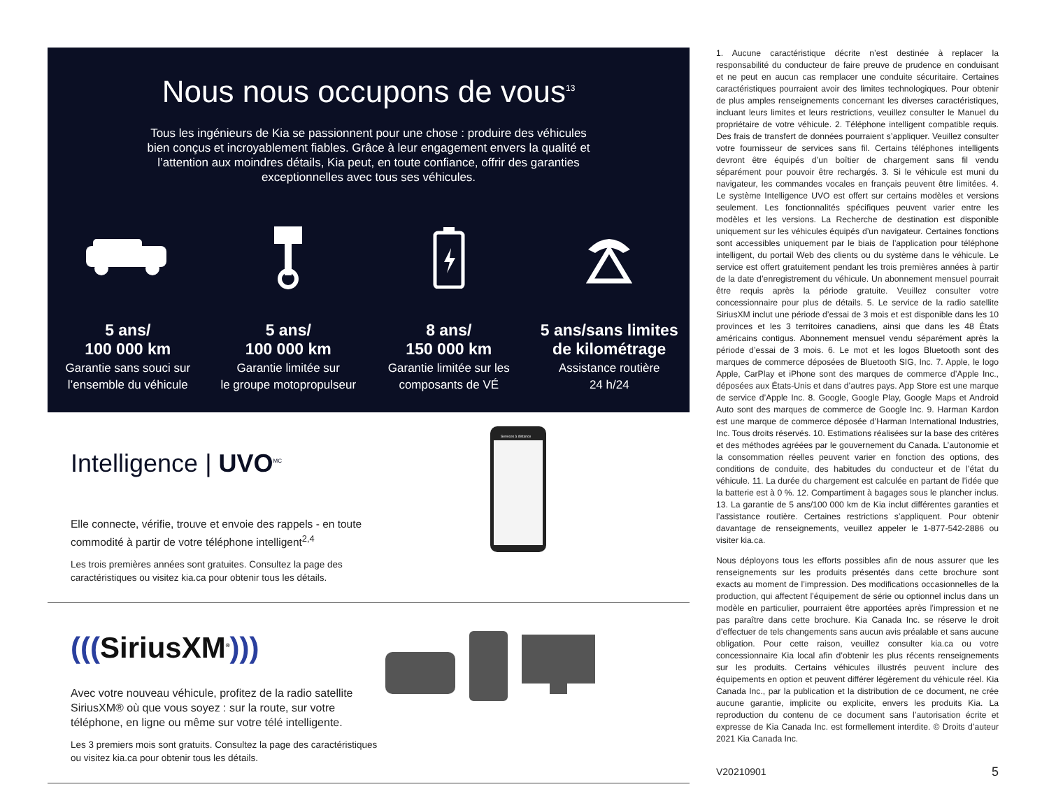Nous nous occupons de vous<sup>13</sup>
Tous les ingénieurs de Kia se passionnent pour une chose : produire des véhicules bien conçus et incroyablement fiables. Grâce à leur engagement envers la qualité et l’attention aux moindres détails, Kia peut, en toute confiance, offrir des garanties exceptionnelles avec tous ses véhicules.
5 ans/
100 000 km
Garantie sans souci sur
l’ensemble du véhicule
5 ans/
100 000 km
Garantie limitée sur
le groupe motopropulseur
8 ans/
150 000 km
Garantie limitée sur les
composants de VÉ
5 ans/sans limites
de kilométrage
Assistance routière
24 h/24
Intelligence | UVO<sup>MC</sup>
Elle connecte, vérifie, trouve et envoie des rappels - en toute commodité à partir de votre téléphone intelligent<sup>2,4</sup>
Les trois premières années sont gratuites. Consultez la page des caractéristiques ou visitez kia.ca pour obtenir tous les détails.
Services à distance
(((SiriusXM<sup>®</sup>)))
Avec votre nouveau véhicule, profitez de la radio satellite SiriusXM® où que vous soyez : sur la route, sur votre téléphone, en ligne ou même sur votre télé intelligente.
Les 3 premiers mois sont gratuits. Consultez la page des caractéristiques ou visitez kia.ca pour obtenir tous les détails.
1. Aucune caractéristique décrite n’est destinée à replacer la responsabilité du conducteur de faire preuve de prudence en conduisant et ne peut en aucun cas remplacer une conduite sécuritaire. Certaines caractéristiques pourraient avoir des limites technologiques. Pour obtenir de plus amples renseignements concernant les diverses caractéristiques, incluant leurs limites et leurs restrictions, veuillez consulter le Manuel du propriétaire de votre véhicule. 2. Téléphone intelligent compatible requis. Des frais de transfert de données pourraient s’appliquer. Veuillez consulter votre fournisseur de services sans fil. Certains téléphones intelligents devront être équipés d’un boîtier de chargement sans fil vendu séparément pour pouvoir être rechargés. 3. Si le véhicule est muni du navigateur, les commandes vocales en français peuvent être limitées. 4. Le système Intelligence UVO est offert sur certains modèles et versions seulement. Les fonctionnalités spécifiques peuvent varier entre les modèles et les versions. La Recherche de destination est disponible uniquement sur les véhicules équipés d’un navigateur. Certaines fonctions sont accessibles uniquement par le biais de l’application pour téléphone intelligent, du portail Web des clients ou du système dans le véhicule. Le service est offert gratuitement pendant les trois premières années à partir de la date d’enregistrement du véhicule. Un abonnement mensuel pourrait être requis après la période gratuite. Veuillez consulter votre concessionnaire pour plus de détails. 5. Le service de la radio satellite SiriusXM inclut une période d’essai de 3 mois et est disponible dans les 10 provinces et les 3 territoires canadiens, ainsi que dans les 48 États américains contigus. Abonnement mensuel vendu séparément après la période d’essai de 3 mois. 6. Le mot et les logos Bluetooth sont des marques de commerce déposées de Bluetooth SIG, Inc. 7. Apple, le logo Apple, CarPlay et iPhone sont des marques de commerce d’Apple Inc., déposées aux États-Unis et dans d’autres pays. App Store est une marque de service d’Apple Inc. 8. Google, Google Play, Google Maps et Android Auto sont des marques de commerce de Google Inc. 9. Harman Kardon est une marque de commerce déposée d’Harman International Industries, Inc. Tous droits réservés. 10. Estimations réalisées sur la base des critères et des méthodes agréées par le gouvernement du Canada. L’autonomie et la consommation réelles peuvent varier en fonction des options, des conditions de conduite, des habitudes du conducteur et de l’état du véhicule. 11. La durée du chargement est calculée en partant de l’idée que la batterie est à 0 %. 12. Compartiment à bagages sous le plancher inclus. 13. La garantie de 5 ans/100 000 km de Kia inclut différentes garanties et l’assistance routière. Certaines restrictions s’appliquent. Pour obtenir davantage de renseignements, veuillez appeler le 1-877-542-2886 ou visiter kia.ca.
Nous déployons tous les efforts possibles afin de nous assurer que les renseignements sur les produits présentés dans cette brochure sont exacts au moment de l’impression. Des modifications occasionnelles de la production, qui affectent l’équipement de série ou optionnel inclus dans un modèle en particulier, pourraient être apportées après l’impression et ne pas paraître dans cette brochure. Kia Canada Inc. se réserve le droit d’effectuer de tels changements sans aucun avis préalable et sans aucune obligation. Pour cette raison, veuillez consulter kia.ca ou votre concessionnaire Kia local afin d’obtenir les plus récents renseignements sur les produits. Certains véhicules illustrés peuvent inclure des équipements en option et peuvent différer légèrement du véhicule réel. Kia Canada Inc., par la publication et la distribution de ce document, ne crée aucune garantie, implicite ou explicite, envers les produits Kia. La reproduction du contenu de ce document sans l’autorisation écrite et expresse de Kia Canada Inc. est formellement interdite. © Droits d’auteur 2021 Kia Canada Inc.
V20210901 5